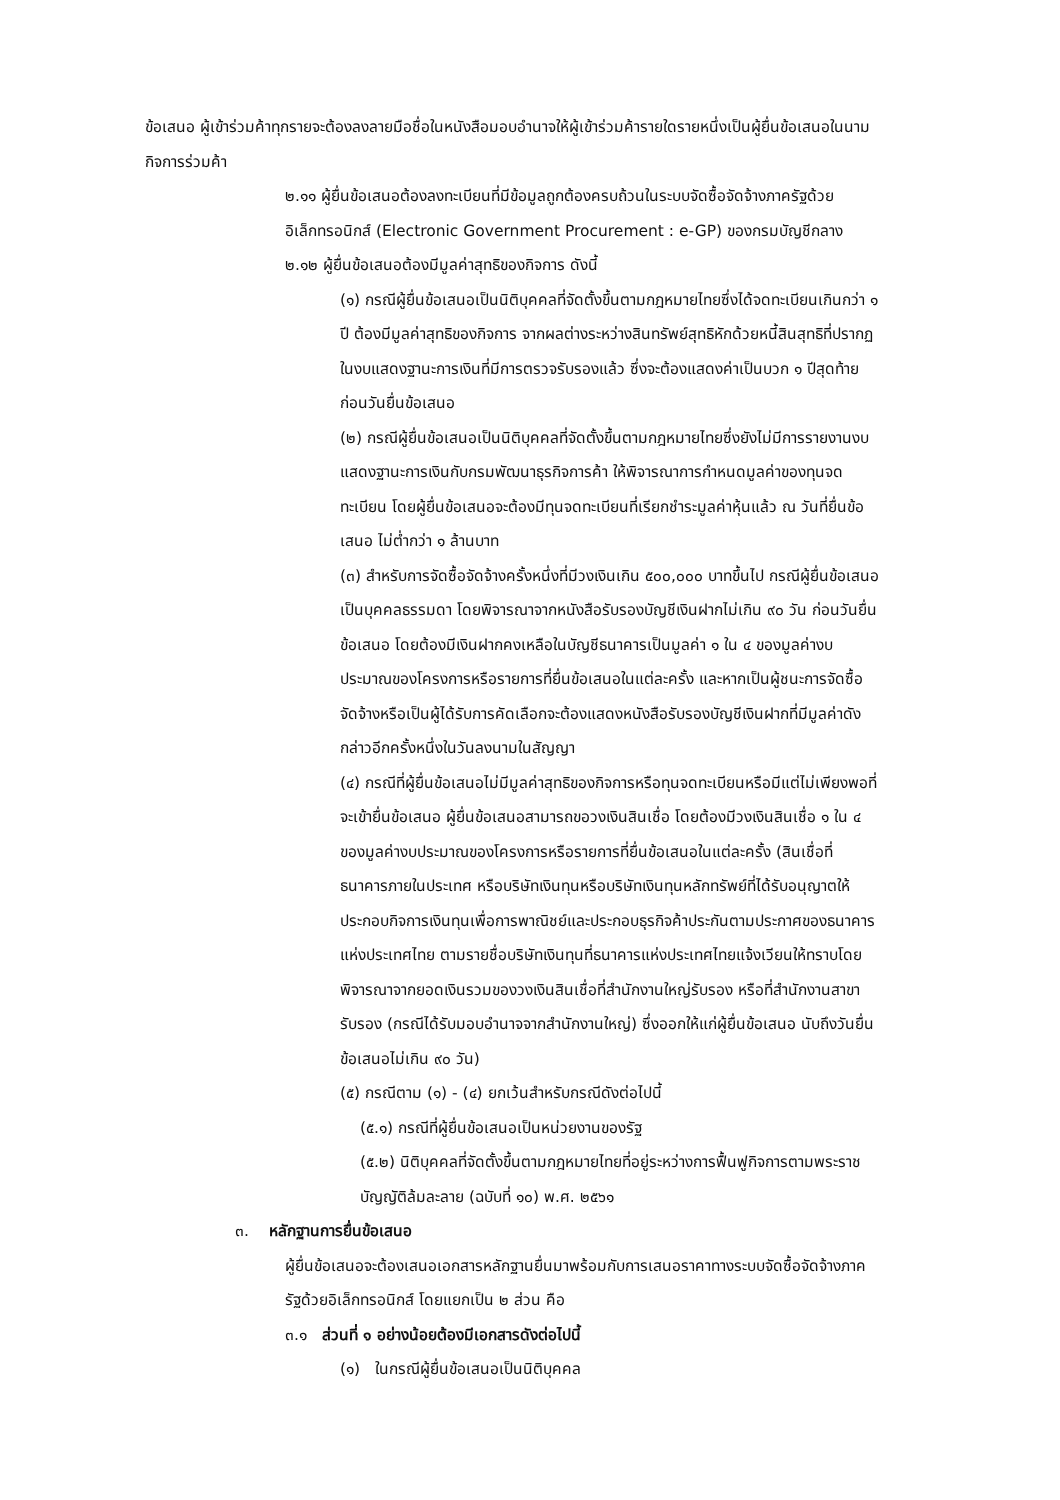ข้อเสนอ ผู้เข้าร่วมค้าทุกรายจะต้องลงลายมือชื่อในหนังสือมอบอำนาจให้ผู้เข้าร่วมค้ารายใดรายหนึ่งเป็นผู้ยื่นข้อเสนอในนามกิจการร่วมค้า
๒.๑๑ ผู้ยื่นข้อเสนอต้องลงทะเบียนที่มีข้อมูลถูกต้องครบถ้วนในระบบจัดซื้อจัดจ้างภาครัฐด้วยอิเล็กทรอนิกส์ (Electronic Government Procurement : e-GP) ของกรมบัญชีกลาง
๒.๑๒ ผู้ยื่นข้อเสนอต้องมีมูลค่าสุทธิของกิจการ ดังนี้
(๑) กรณีผู้ยื่นข้อเสนอเป็นนิติบุคคลที่จัดตั้งขึ้นตามกฎหมายไทยซึ่งได้จดทะเบียนเกินกว่า ๑ ปี ต้องมีมูลค่าสุทธิของกิจการ จากผลต่างระหว่างสินทรัพย์สุทธิหักด้วยหนี้สินสุทธิที่ปรากฏในงบแสดงฐานะการเงินที่มีการตรวจรับรองแล้ว ซึ่งจะต้องแสดงค่าเป็นบวก ๑ ปีสุดท้ายก่อนวันยื่นข้อเสนอ
(๒) กรณีผู้ยื่นข้อเสนอเป็นนิติบุคคลที่จัดตั้งขึ้นตามกฎหมายไทยซึ่งยังไม่มีการรายงานงบแสดงฐานะการเงินกับกรมพัฒนาธุรกิจการค้า ให้พิจารณาการกำหนดมูลค่าของทุนจดทะเบียน โดยผู้ยื่นข้อเสนอจะต้องมีทุนจดทะเบียนที่เรียกชำระมูลค่าหุ้นแล้ว ณ วันที่ยื่นข้อเสนอ ไม่ต่ำกว่า ๑ ล้านบาท
(๓) สำหรับการจัดซื้อจัดจ้างครั้งหนึ่งที่มีวงเงินเกิน ๕๐๐,๐๐๐ บาทขึ้นไป กรณีผู้ยื่นข้อเสนอเป็นบุคคลธรรมดา โดยพิจารณาจากหนังสือรับรองบัญชีเงินฝากไม่เกิน ๙๐ วัน ก่อนวันยื่นข้อเสนอ โดยต้องมีเงินฝากคงเหลือในบัญชีธนาคารเป็นมูลค่า ๑ ใน ๔ ของมูลค่างบประมาณของโครงการหรือรายการที่ยื่นข้อเสนอในแต่ละครั้ง และหากเป็นผู้ชนะการจัดซื้อจัดจ้างหรือเป็นผู้ได้รับการคัดเลือกจะต้องแสดงหนังสือรับรองบัญชีเงินฝากที่มีมูลค่าดังกล่าวอีกครั้งหนึ่งในวันลงนามในสัญญา
(๔) กรณีที่ผู้ยื่นข้อเสนอไม่มีมูลค่าสุทธิของกิจการหรือทุนจดทะเบียนหรือมีแต่ไม่เพียงพอที่จะเข้ายื่นข้อเสนอ ผู้ยื่นข้อเสนอสามารถขอวงเงินสินเชื่อ โดยต้องมีวงเงินสินเชื่อ ๑ ใน ๔ ของมูลค่างบประมาณของโครงการหรือรายการที่ยื่นข้อเสนอในแต่ละครั้ง (สินเชื่อที่ธนาคารภายในประเทศ หรือบริษัทเงินทุนหรือบริษัทเงินทุนหลักทรัพย์ที่ได้รับอนุญาตให้ประกอบกิจการเงินทุนเพื่อการพาณิชย์และประกอบธุรกิจค้าประกันตามประกาศของธนาคารแห่งประเทศไทย ตามรายชื่อบริษัทเงินทุนที่ธนาคารแห่งประเทศไทยแจ้งเวียนให้ทราบโดยพิจารณาจากยอดเงินรวมของวงเงินสินเชื่อที่สำนักงานใหญ่รับรอง หรือที่สำนักงานสาขารับรอง (กรณีได้รับมอบอำนาจจากสำนักงานใหญ่) ซึ่งออกให้แก่ผู้ยื่นข้อเสนอ นับถึงวันยื่นข้อเสนอไม่เกิน ๙๐ วัน)
(๕) กรณีตาม (๑) - (๔) ยกเว้นสำหรับกรณีดังต่อไปนี้
(๕.๑) กรณีที่ผู้ยื่นข้อเสนอเป็นหน่วยงานของรัฐ
(๕.๒) นิติบุคคลที่จัดตั้งขึ้นตามกฎหมายไทยที่อยู่ระหว่างการฟื้นฟูกิจการตามพระราชบัญญัติล้มละลาย (ฉบับที่ ๑๐) พ.ศ. ๒๕๖๑
๓. หลักฐานการยื่นข้อเสนอ
ผู้ยื่นข้อเสนอจะต้องเสนอเอกสารหลักฐานยื่นมาพร้อมกับการเสนอราคาทางระบบจัดซื้อจัดจ้างภาครัฐด้วยอิเล็กทรอนิกส์ โดยแยกเป็น ๒ ส่วน คือ
๓.๑ ส่วนที่ ๑ อย่างน้อยต้องมีเอกสารดังต่อไปนี้
(๑) ในกรณีผู้ยื่นข้อเสนอเป็นนิติบุคคล